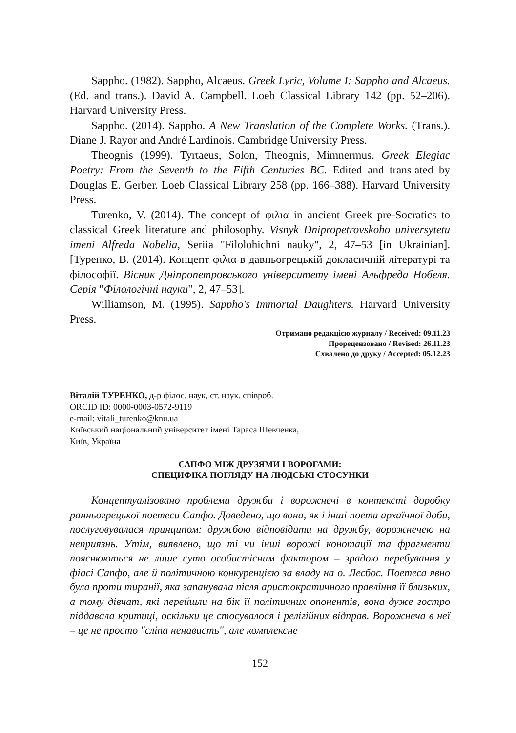Sappho. (1982). Sappho, Alcaeus. Greek Lyric, Volume I: Sappho and Alcaeus. (Ed. and trans.). David A. Campbell. Loeb Classical Library 142 (pp. 52–206). Harvard University Press.
Sappho. (2014). Sappho. A New Translation of the Complete Works. (Trans.). Diane J. Rayor and André Lardinois. Cambridge University Press.
Theognis (1999). Tyrtaeus, Solon, Theognis, Mimnermus. Greek Elegiac Poetry: From the Seventh to the Fifth Centuries BC. Edited and translated by Douglas E. Gerber. Loeb Classical Library 258 (pp. 166–388). Harvard University Press.
Turenko, V. (2014). The concept of φιλια in ancient Greek pre-Socratics to classical Greek literature and philosophy. Visnyk Dnipropetrovskoho universytetu imeni Alfreda Nobelia, Seriia "Filolohichni nauky", 2, 47–53 [in Ukrainian]. [Туренко, В. (2014). Концепт φιλια в давньогрецькій докласичній літературі та філософії. Вісник Дніпропетровського університету імені Альфреда Нобеля. Серія "Філологічні науки", 2, 47–53].
Williamson, M. (1995). Sappho's Immortal Daughters. Harvard University Press.
Отримано редакцією журналу / Received: 09.11.23
Прорецензовано / Revised: 26.11.23
Схвалено до друку / Accepted: 05.12.23
Віталій ТУРЕНКО, д-р філос. наук, ст. наук. співроб.
ORCID ID: 0000-0003-0572-9119
e-mail: vitali_turenko@knu.ua
Київський національний університет імені Тараса Шевченка,
Київ, Україна
САПФО МІЖ ДРУЗЯМИ І ВОРОГАМИ:
СПЕЦИФІКА ПОГЛЯДУ НА ЛЮДСЬКІ СТОСУНКИ
Концептуалізовано проблеми дружби і ворожнечі в контексті доробку ранньогрецької поетеси Сапфо. Доведено, що вона, як і інші поети архаїчної доби, послуговувалася принципом: дружбою відповідати на дружбу, ворожнечею на неприязнь. Утім, виявлено, що ті чи інші ворожі конотації та фрагменти пояснюються не лише суто особистісним фактором – зрадою перебування у фіасі Сапфо, але й політичною конкуренцією за владу на о. Лесбос. Поетеса явно була проти тиранії, яка запанувала після аристократичного правління її близьких, а тому дівчат, які перейшли на бік її політичних опонентів, вона дуже гостро піддавала критиці, оскільки це стосувалося і релігійних відправ. Ворожнеча в неї – це не просто "сліпа ненависть", але комплексне
152